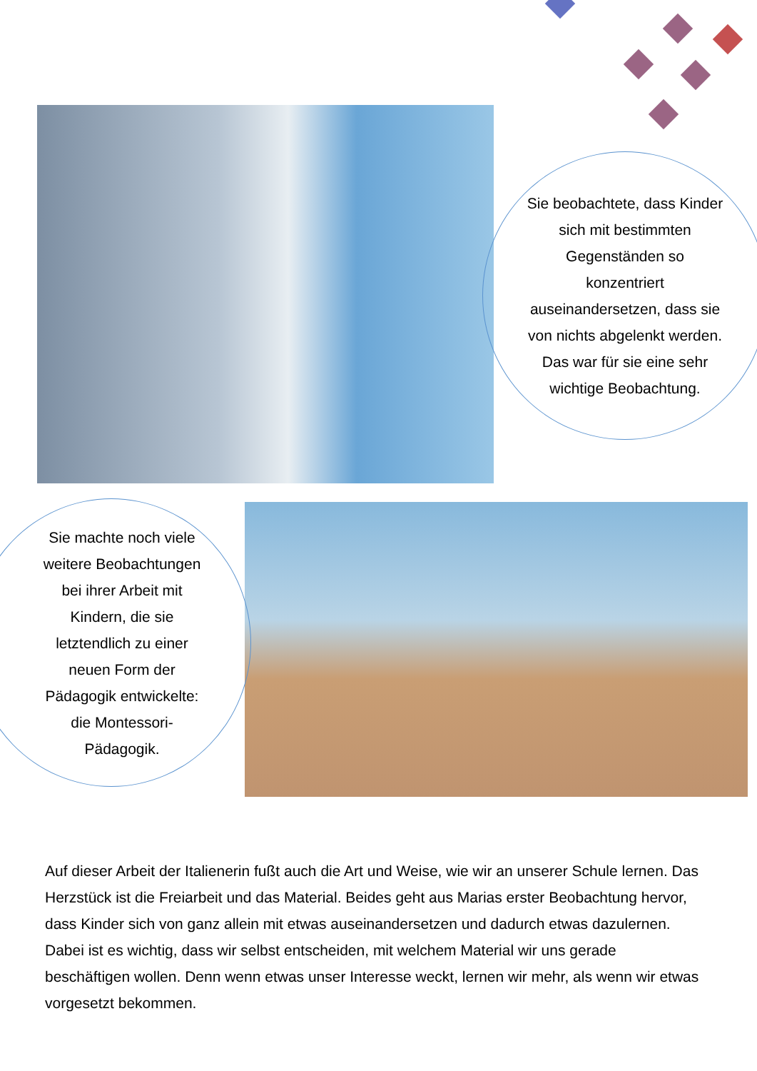Sie beobachtete, dass Kinder sich mit bestimmten Gegenständen so konzentriert auseinandersetzen, dass sie von nichts abgelenkt werden. Das war für sie eine sehr wichtige Beobachtung.
Sie machte noch viele weitere Beobachtungen bei ihrer Arbeit mit Kindern, die sie letztendlich zu einer neuen Form der Pädagogik entwickelte: die Montessori-Pädagogik.
Auf dieser Arbeit der Italienerin fußt auch die Art und Weise, wie wir an unserer Schule lernen. Das Herzstück ist die Freiarbeit und das Material. Beides geht aus Marias erster Beobachtung hervor, dass Kinder sich von ganz allein mit etwas auseinandersetzen und dadurch etwas dazulernen. Dabei ist es wichtig, dass wir selbst entscheiden, mit welchem Material wir uns gerade beschäftigen wollen. Denn wenn etwas unser Interesse weckt, lernen wir mehr, als wenn wir etwas vorgesetzt bekommen.